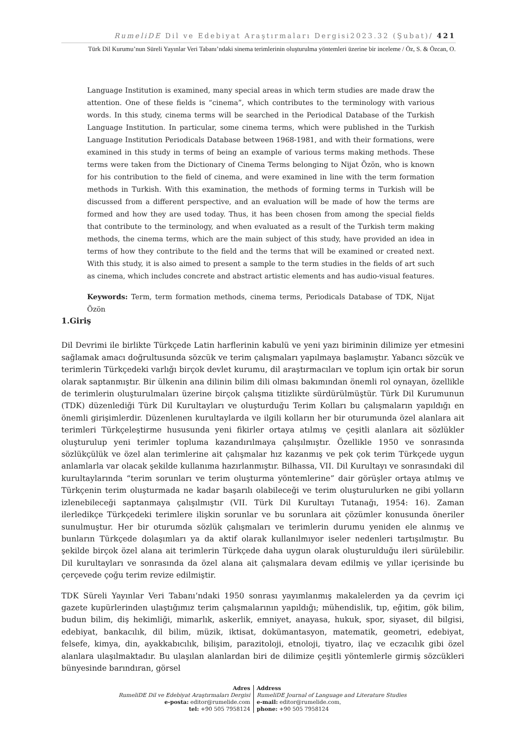RumeliDE Dil ve Edebiyat Araştırmaları Dergisi2023.32 (Şubat)/ 421
Türk Dil Kurumu’nun Süreli Yayınlar Veri Tabanı’ndaki sinema terimlerinin oluşturulma yöntemleri üzerine bir inceleme / Öz, S. & Özcan, O.
Language Institution is examined, many special areas in which term studies are made draw the attention. One of these fields is “cinema”, which contributes to the terminology with various words. In this study, cinema terms will be searched in the Periodical Database of the Turkish Language Institution. In particular, some cinema terms, which were published in the Turkish Language Institution Periodicals Database between 1968-1981, and with their formations, were examined in this study in terms of being an example of various terms making methods. These terms were taken from the Dictionary of Cinema Terms belonging to Nijat Özön, who is known for his contribution to the field of cinema, and were examined in line with the term formation methods in Turkish. With this examination, the methods of forming terms in Turkish will be discussed from a different perspective, and an evaluation will be made of how the terms are formed and how they are used today. Thus, it has been chosen from among the special fields that contribute to the terminology, and when evaluated as a result of the Turkish term making methods, the cinema terms, which are the main subject of this study, have provided an idea in terms of how they contribute to the field and the terms that will be examined or created next. With this study, it is also aimed to present a sample to the term studies in the fields of art such as cinema, which includes concrete and abstract artistic elements and has audio-visual features.
Keywords: Term, term formation methods, cinema terms, Periodicals Database of TDK, Nijat Özön
1.Giriş
Dil Devrimi ile birlikte Türkçede Latin harflerinin kabulü ve yeni yazı biriminin dilimize yer etmesini sağlamak amacı doğrultusunda sözcük ve terim çalışmaları yapılmaya başlamıştır. Yabancı sözcük ve terimlerin Türkçedeki varlığı birçok devlet kurumu, dil araştırmacıları ve toplum için ortak bir sorun olarak saptanmıştır. Bir ülkenin ana dilinin bilim dili olması bakımından önemli rol oynayan, özellikle de terimlerin oluşturulmaları üzerine birçok çalışma titizlikte sürdürülmüştür. Türk Dil Kurumunun (TDK) düzenlediği Türk Dil Kurultayları ve oluşturduğu Terim Kolları bu çalışmaların yapıldığı en önemli girişimlerdir. Düzenlenen kurultaylarda ve ilgili kolların her bir oturumunda özel alanlara ait terimleri Türkçeleştirme hususunda yeni fikirler ortaya atılmış ve çeşitli alanlara ait sözlükler oluşturulup yeni terimler topluma kazandırılmaya çalışılmıştır. Özellikle 1950 ve sonrasında sözlükçülük ve özel alan terimlerine ait çalışmalar hız kazanmış ve pek çok terim Türkçede uygun anlamlarla var olacak şekilde kullanıma hazırlanmıştır. Bilhassa, VII. Dil Kurultayı ve sonrasındaki dil kurultaylarında “terim sorunları ve terim oluşturma yöntemlerine” dair görüşler ortaya atılmış ve Türkçenin terim oluşturmada ne kadar başarılı olabileceği ve terim oluşturulurken ne gibi yolların izlenebileceği saptanmaya çalışılmıştır (VII. Türk Dil Kurultayı Tutanağı, 1954: 16). Zaman ilerledikçe Türkçedeki terimlere ilişkin sorunlar ve bu sorunlara ait çözümler konusunda öneriler sunulmuştur. Her bir oturumda sözlük çalışmaları ve terimlerin durumu yeniden ele alınmış ve bunların Türkçede dolaşımları ya da aktif olarak kullanılmıyor iseler nedenleri tartışılmıştır. Bu şekilde birçok özel alana ait terimlerin Türkçede daha uygun olarak oluşturulduğu ileri sürülebilir. Dil kurultayları ve sonrasında da özel alana ait çalışmalara devam edilmiş ve yıllar içerisinde bu çerçevede çoğu terim revize edilmiştir.
TDK Süreli Yayınlar Veri Tabanı’ndaki 1950 sonrası yayımlanmış makalelerden ya da çevrim içi gazete kupürlerinden ulaştığımız terim çalışmalarının yapıldığı; mühendislik, tıp, eğitim, gök bilim, budun bilim, diş hekimliği, mimarlık, askerlik, emniyet, anayasa, hukuk, spor, siyaset, dil bilgisi, edebiyat, bankacılık, dil bilim, müzik, iktisat, dokümantasyon, matematik, geometri, edebiyat, felsefe, kimya, din, ayakkabıcılık, bilişim, parazitoloji, etnoloji, tiyatro, ilaç ve eczacılık gibi özel alanlara ulaşılmaktadır. Bu ulaşılan alanlardan biri de dilimize çeşitli yöntemlerle girmiş sözcükleri bünyesinde barındıran, görsel
Adres
RumeliDE Dil ve Edebiyat Araştırmaları Dergisi
e-posta: editor@rumelide.com
tel: +90 505 7958124
Address
RumeliDE Journal of Language and Literature Studies
e-mail: editor@rumelide.com,
phone: +90 505 7958124